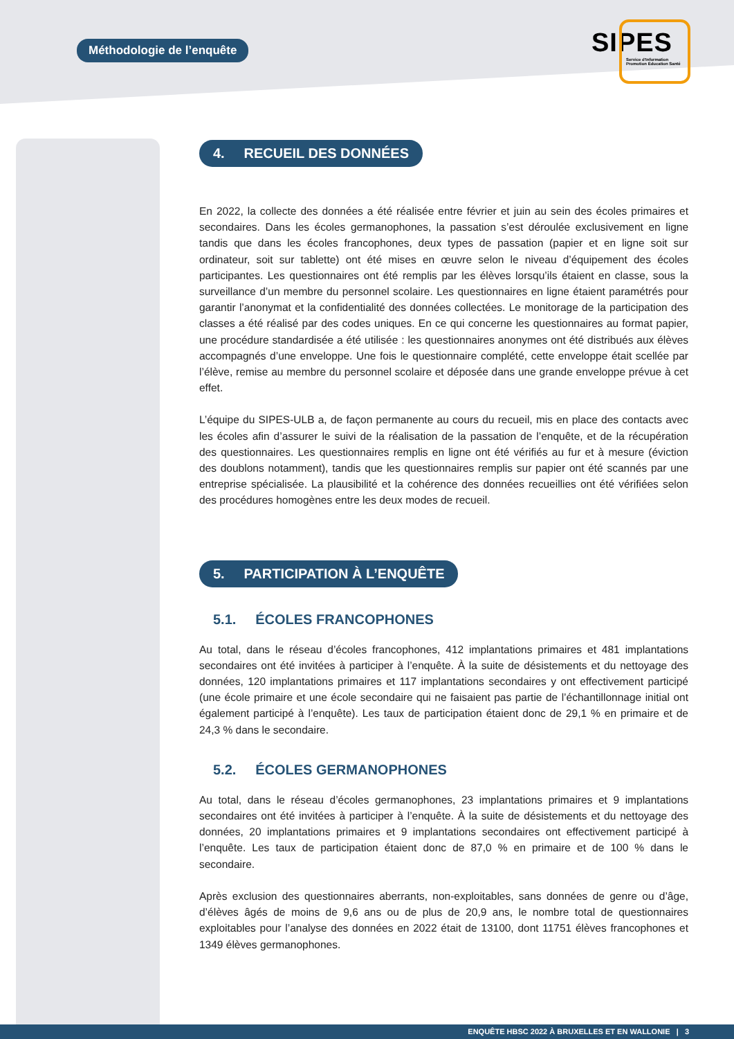Méthodologie de l’enquête
SIPES
Service d'Information
Promotion Éducation Santé
4. RECUEIL DES DONNÉES
En 2022, la collecte des données a été réalisée entre février et juin au sein des écoles primaires et secondaires. Dans les écoles germanophones, la passation s’est déroulée exclusivement en ligne tandis que dans les écoles francophones, deux types de passation (papier et en ligne soit sur ordinateur, soit sur tablette) ont été mises en œuvre selon le niveau d’équipement des écoles participantes. Les questionnaires ont été remplis par les élèves lorsqu’ils étaient en classe, sous la surveillance d’un membre du personnel scolaire. Les questionnaires en ligne étaient paramétrés pour garantir l’anonymat et la confidentialité des données collectées. Le monitorage de la participation des classes a été réalisé par des codes uniques. En ce qui concerne les questionnaires au format papier, une procédure standardisée a été utilisée : les questionnaires anonymes ont été distribués aux élèves accompagnés d’une enveloppe. Une fois le questionnaire complété, cette enveloppe était scellée par l’élève, remise au membre du personnel scolaire et déposée dans une grande enveloppe prévue à cet effet.
L’équipe du SIPES-ULB a, de façon permanente au cours du recueil, mis en place des contacts avec les écoles afin d’assurer le suivi de la réalisation de la passation de l’enquête, et de la récupération des questionnaires. Les questionnaires remplis en ligne ont été vérifiés au fur et à mesure (éviction des doublons notamment), tandis que les questionnaires remplis sur papier ont été scannés par une entreprise spécialisée. La plausibilité et la cohérence des données recueillies ont été vérifiées selon des procédures homogènes entre les deux modes de recueil.
5. PARTICIPATION À L’ENQUÊTE
5.1. ÉCOLES FRANCOPHONES
Au total, dans le réseau d’écoles francophones, 412 implantations primaires et 481 implantations secondaires ont été invitées à participer à l’enquête. À la suite de désistements et du nettoyage des données, 120 implantations primaires et 117 implantations secondaires y ont effectivement participé (une école primaire et une école secondaire qui ne faisaient pas partie de l’échantillonnage initial ont également participé à l’enquête). Les taux de participation étaient donc de 29,1 % en primaire et de 24,3 % dans le secondaire.
5.2. ÉCOLES GERMANOPHONES
Au total, dans le réseau d’écoles germanophones, 23 implantations primaires et 9 implantations secondaires ont été invitées à participer à l’enquête. À la suite de désistements et du nettoyage des données, 20 implantations primaires et 9 implantations secondaires ont effectivement participé à l’enquête. Les taux de participation étaient donc de 87,0 % en primaire et de 100 % dans le secondaire.
Après exclusion des questionnaires aberrants, non-exploitables, sans données de genre ou d’âge, d’élèves âgés de moins de 9,6 ans ou de plus de 20,9 ans, le nombre total de questionnaires exploitables pour l’analyse des données en 2022 était de 13100, dont 11751 élèves francophones et 1349 élèves germanophones.
ENQUÊTE HBSC 2022 À BRUXELLES ET EN WALLONIE | 3